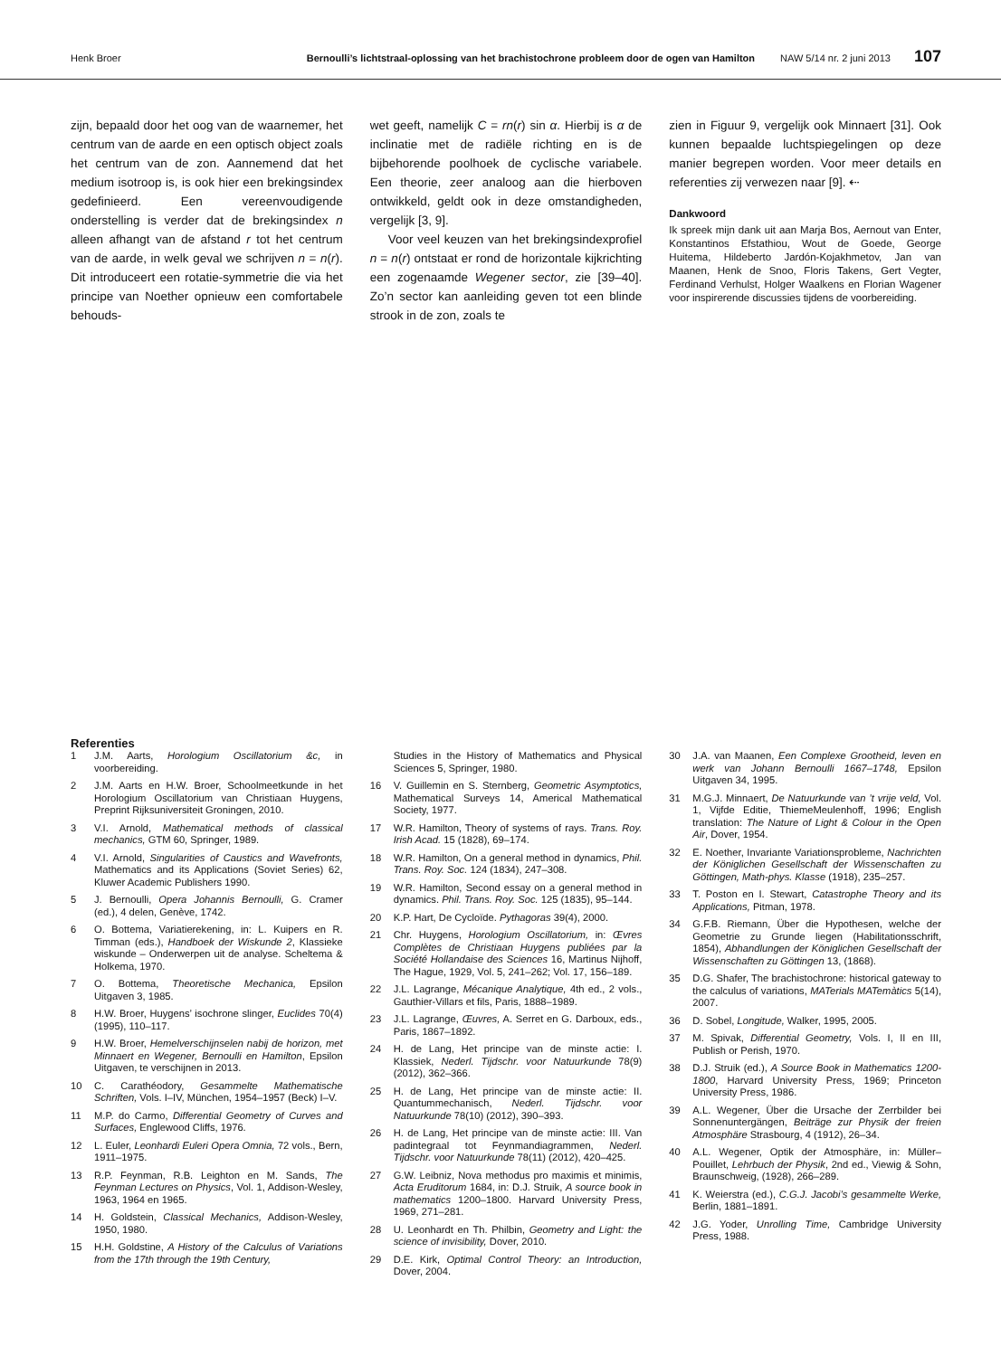Henk Broer Bernoulli’s lichtstraal-oplossing van het brachistochrone probleem door de ogen van Hamilton NAW 5/14 nr. 2 juni 2013 107
zijn, bepaald door het oog van de waarnemer, het centrum van de aarde en een optisch object zoals het centrum van de zon. Aannemend dat het medium isotroop is, is ook hier een brekingsindex gedefinieerd. Een vereenvoudigende onderstelling is verder dat de brekingsindex n alleen afhangt van de afstand r tot het centrum van de aarde, in welk geval we schrijven n = n(r). Dit introduceert een rotatie-symmetrie die via het principe van Noether opnieuw een comfortabele behouds-
wet geeft, namelijk C = rn(r) sin α. Hierbij is α de inclinatie met de radiële richting en is de bijbehorende poolhoek de cyclische variabele. Een theorie, zeer analoog aan die hierboven ontwikkeld, geldt ook in deze omstandigheden, vergelijk [3, 9].
Voor veel keuzen van het brekingsindexprofiel n = n(r) ontstaat er rond de horizontale kijkrichting een zogenaamde Wegener sector, zie [39–40]. Zo’n sector kan aanleiding geven tot een blinde strook in de zon, zoals te
zien in Figuur 9, vergelijk ook Minnaert [31]. Ook kunnen bepaalde luchtspiegelingen op deze manier begrepen worden. Voor meer details en referenties zij verwezen naar [9]. ⇠
Dankwoord
Ik spreek mijn dank uit aan Marja Bos, Aernout van Enter, Konstantinos Efstathiou, Wout de Goede, George Huitema, Hildeberto Jardón-Kojakhmetov, Jan van Maanen, Henk de Snoo, Floris Takens, Gert Vegter, Ferdinand Verhulst, Holger Waalkens en Florian Wagener voor inspirerende discussies tijdens de voorbereiding.
Referenties
1 J.M. Aarts, Horologium Oscillatorium &c, in voorbereiding.
2 J.M. Aarts en H.W. Broer, Schoolmeetkunde in het Horologium Oscillatorium van Christiaan Huygens, Preprint Rijksuniversiteit Groningen, 2010.
3 V.I. Arnold, Mathematical methods of classical mechanics, GTM 60, Springer, 1989.
4 V.I. Arnold, Singularities of Caustics and Wavefronts, Mathematics and its Applications (Soviet Series) 62, Kluwer Academic Publishers 1990.
5 J. Bernoulli, Opera Johannis Bernoulli, G. Cramer (ed.), 4 delen, Genève, 1742.
6 O. Bottema, Variatierekening, in: L. Kuipers en R. Timman (eds.), Handboek der Wiskunde 2, Klassieke wiskunde – Onderwerpen uit de analyse. Scheltema & Holkema, 1970.
7 O. Bottema, Theoretische Mechanica, Epsilon Uitgaven 3, 1985.
8 H.W. Broer, Huygens’ isochrone slinger, Euclides 70(4) (1995), 110–117.
9 H.W. Broer, Hemelverschijnselen nabij de horizon, met Minnaert en Wegener, Bernoulli en Hamilton, Epsilon Uitgaven, te verschijnen in 2013.
10 C. Carathéodory, Gesammelte Mathematische Schriften, Vols. I–IV, München, 1954–1957 (Beck) I–V.
11 M.P. do Carmo, Differential Geometry of Curves and Surfaces, Englewood Cliffs, 1976.
12 L. Euler, Leonhardi Euleri Opera Omnia, 72 vols., Bern, 1911–1975.
13 R.P. Feynman, R.B. Leighton en M. Sands, The Feynman Lectures on Physics, Vol. 1, Addison-Wesley, 1963, 1964 en 1965.
14 H. Goldstein, Classical Mechanics, Addison-Wesley, 1950, 1980.
15 H.H. Goldstine, A History of the Calculus of Variations from the 17th through the 19th Century,
Studies in the History of Mathematics and Physical Sciences 5, Springer, 1980.
16 V. Guillemin en S. Sternberg, Geometric Asymptotics, Mathematical Surveys 14, Americal Mathematical Society, 1977.
17 W.R. Hamilton, Theory of systems of rays. Trans. Roy. Irish Acad. 15 (1828), 69–174.
18 W.R. Hamilton, On a general method in dynamics, Phil. Trans. Roy. Soc. 124 (1834), 247–308.
19 W.R. Hamilton, Second essay on a general method in dynamics. Phil. Trans. Roy. Soc. 125 (1835), 95–144.
20 K.P. Hart, De Cycloïde. Pythagoras 39(4), 2000.
21 Chr. Huygens, Horologium Oscillatorium, in: Œvres Complètes de Christiaan Huygens publiées par la Société Hollandaise des Sciences 16, Martinus Nijhoff, The Hague, 1929, Vol. 5, 241–262; Vol. 17, 156–189.
22 J.L. Lagrange, Mécanique Analytique, 4th ed., 2 vols., Gauthier-Villars et fils, Paris, 1888–1989.
23 J.L. Lagrange, Œuvres, A. Serret en G. Darboux, eds., Paris, 1867–1892.
24 H. de Lang, Het principe van de minste actie: I. Klassiek, Nederl. Tijdschr. voor Natuurkunde 78(9) (2012), 362–366.
25 H. de Lang, Het principe van de minste actie: II. Quantummechanisch, Nederl. Tijdschr. voor Natuurkunde 78(10) (2012), 390–393.
26 H. de Lang, Het principe van de minste actie: III. Van padintegraal tot Feynmandiagrammen, Nederl. Tijdschr. voor Natuurkunde 78(11) (2012), 420–425.
27 G.W. Leibniz, Nova methodus pro maximis et minimis, Acta Eruditorum 1684, in: D.J. Struik, A source book in mathematics 1200–1800. Harvard University Press, 1969, 271–281.
28 U. Leonhardt en Th. Philbin, Geometry and Light: the science of invisibility, Dover, 2010.
29 D.E. Kirk, Optimal Control Theory: an Introduction, Dover, 2004.
30 J.A. van Maanen, Een Complexe Grootheid, leven en werk van Johann Bernoulli 1667–1748, Epsilon Uitgaven 34, 1995.
31 M.G.J. Minnaert, De Natuurkunde van ’t vrije veld, Vol. 1, Vijfde Editie, ThiemeMeulenhoff, 1996; English translation: The Nature of Light & Colour in the Open Air, Dover, 1954.
32 E. Noether, Invariante Variationsprobleme, Nachrichten der Königlichen Gesellschaft der Wissenschaften zu Göttingen, Math-phys. Klasse (1918), 235–257.
33 T. Poston en I. Stewart, Catastrophe Theory and its Applications, Pitman, 1978.
34 G.F.B. Riemann, Über die Hypothesen, welche der Geometrie zu Grunde liegen (Habilitationsschrift, 1854), Abhandlungen der Königlichen Gesellschaft der Wissenschaften zu Göttingen 13, (1868).
35 D.G. Shafer, The brachistochrone: historical gateway to the calculus of variations, MATerials MATemàtics 5(14), 2007.
36 D. Sobel, Longitude, Walker, 1995, 2005.
37 M. Spivak, Differential Geometry, Vols. I, II en III, Publish or Perish, 1970.
38 D.J. Struik (ed.), A Source Book in Mathematics 1200-1800, Harvard University Press, 1969; Princeton University Press, 1986.
39 A.L. Wegener, Über die Ursache der Zerrbilder bei Sonnenuntergängen, Beiträge zur Physik der freien Atmosphäre Strasbourg, 4 (1912), 26–34.
40 A.L. Wegener, Optik der Atmosphäre, in: Müller–Pouillet, Lehrbuch der Physik, 2nd ed., Viewig & Sohn, Braunschweig, (1928), 266–289.
41 K. Weierstra (ed.), C.G.J. Jacobi’s gesammelte Werke, Berlin, 1881–1891.
42 J.G. Yoder, Unrolling Time, Cambridge University Press, 1988.